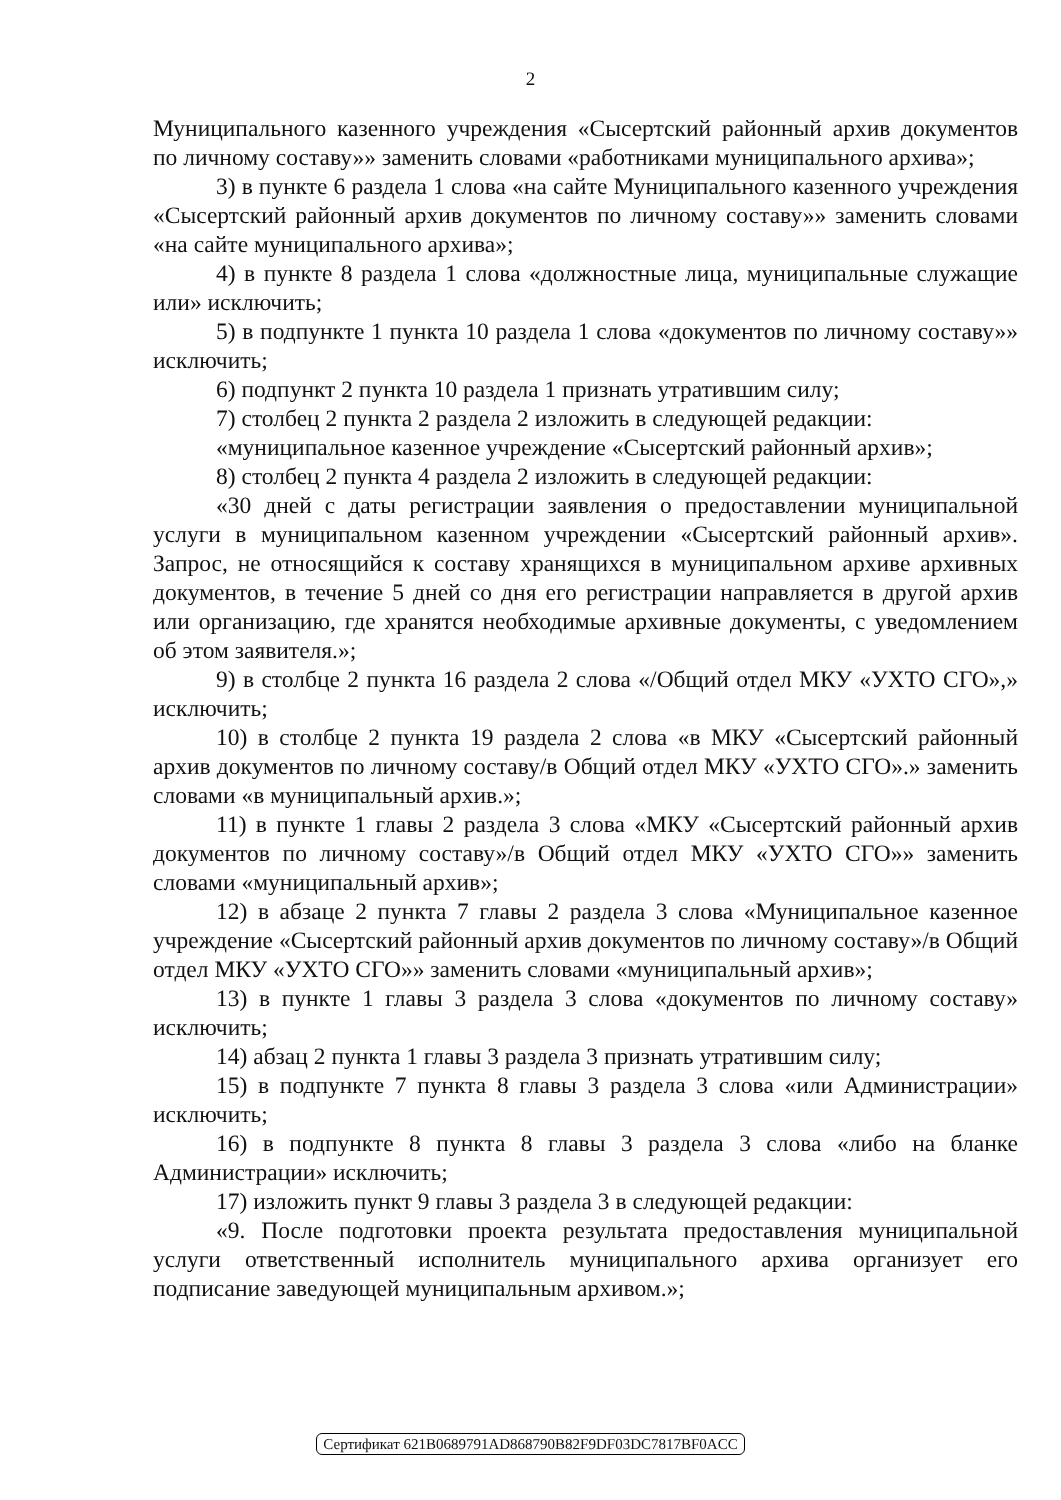2
Муниципального казенного учреждения «Сысертский районный архив документов по личному составу»» заменить словами «работниками муниципального архива»;
3) в пункте 6 раздела 1 слова «на сайте Муниципального казенного учреждения «Сысертский районный архив документов по личному составу»» заменить словами «на сайте муниципального архива»;
4) в пункте 8 раздела 1 слова «должностные лица, муниципальные служащие или» исключить;
5) в подпункте 1 пункта 10 раздела 1 слова «документов по личному составу»» исключить;
6) подпункт 2 пункта 10 раздела 1 признать утратившим силу;
7) столбец 2 пункта 2 раздела 2 изложить в следующей редакции:
«муниципальное казенное учреждение «Сысертский районный архив»;
8) столбец 2 пункта 4 раздела 2 изложить в следующей редакции:
«30 дней с даты регистрации заявления о предоставлении муниципальной услуги в муниципальном казенном учреждении «Сысертский районный архив». Запрос, не относящийся к составу хранящихся в муниципальном архиве архивных документов, в течение 5 дней со дня его регистрации направляется в другой архив или организацию, где хранятся необходимые архивные документы, с уведомлением об этом заявителя.»;
9) в столбце 2 пункта 16 раздела 2 слова «/Общий отдел МКУ «УХТО СГО»,» исключить;
10) в столбце 2 пункта 19 раздела 2 слова «в МКУ «Сысертский районный архив документов по личному составу/в Общий отдел МКУ «УХТО СГО».» заменить словами «в муниципальный архив.»;
11) в пункте 1 главы 2 раздела 3 слова «МКУ «Сысертский районный архив документов по личному составу»/в Общий отдел МКУ «УХТО СГО»» заменить словами «муниципальный архив»;
12) в абзаце 2 пункта 7 главы 2 раздела 3 слова «Муниципальное казенное учреждение «Сысертский районный архив документов по личному составу»/в Общий отдел МКУ «УХТО СГО»» заменить словами «муниципальный архив»;
13) в пункте 1 главы 3 раздела 3 слова «документов по личному составу» исключить;
14) абзац 2 пункта 1 главы 3 раздела 3 признать утратившим силу;
15) в подпункте 7 пункта 8 главы 3 раздела 3 слова «или Администрации» исключить;
16) в подпункте 8 пункта 8 главы 3 раздела 3 слова «либо на бланке Администрации» исключить;
17) изложить пункт 9 главы 3 раздела 3 в следующей редакции:
«9. После подготовки проекта результата предоставления муниципальной услуги ответственный исполнитель муниципального архива организует его подписание заведующей муниципальным архивом.»;
Сертификат 621B0689791AD868790B82F9DF03DC7817BF0ACC